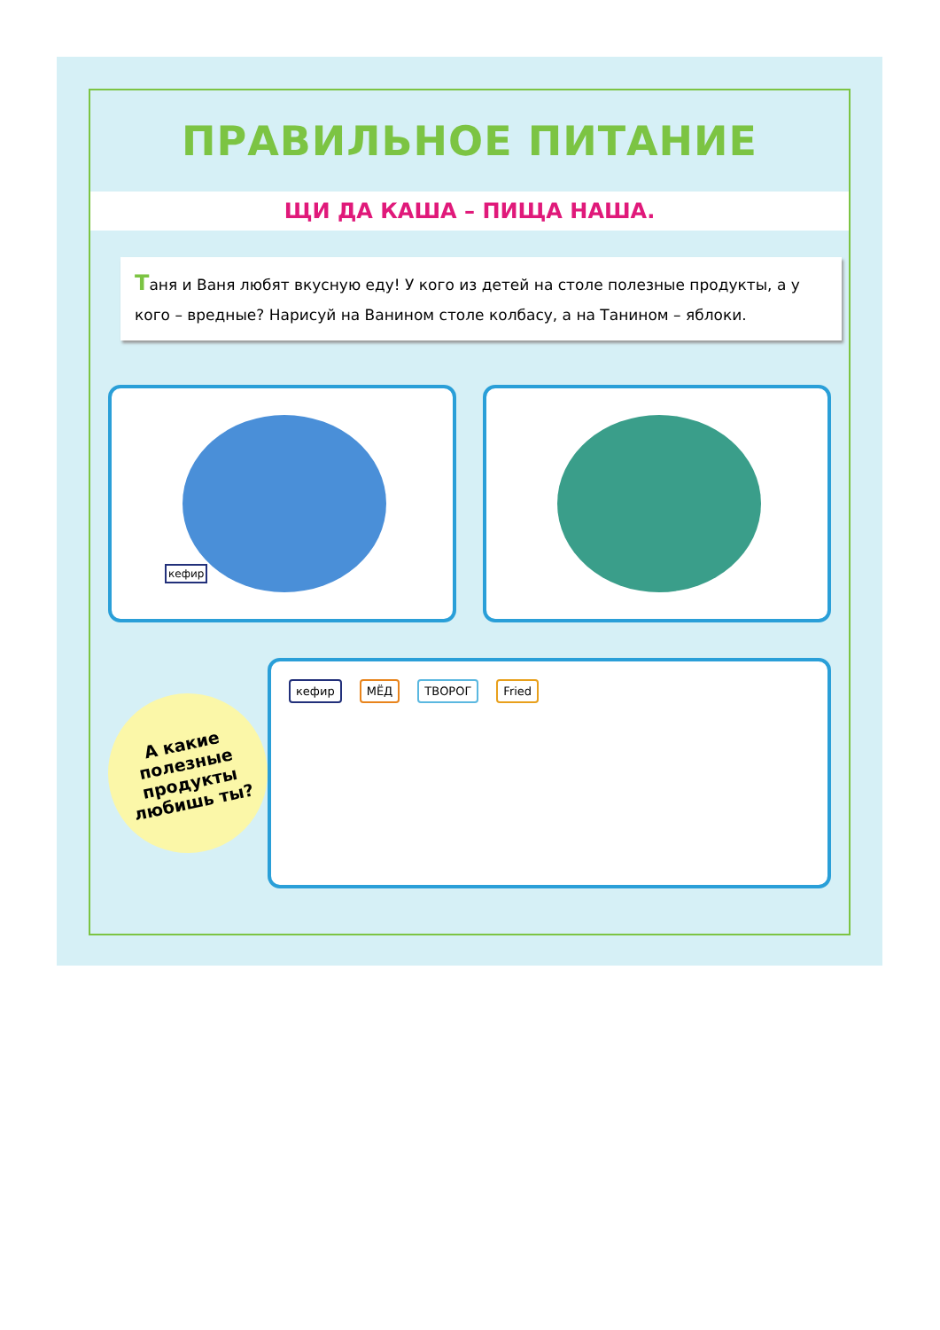ПРАВИЛЬНОЕ ПИТАНИЕ
ЩИ ДА КАША – ПИЩА НАША.
Таня и Ваня любят вкусную еду! У кого из детей на столе полезные продукты, а у кого – вредные? Нарисуй на Ванином столе колбасу, а на Танином – яблоки.
кефир
А какие
полезные
продукты
любишь ты?
кефир МЁД ТВОРОГ Fried